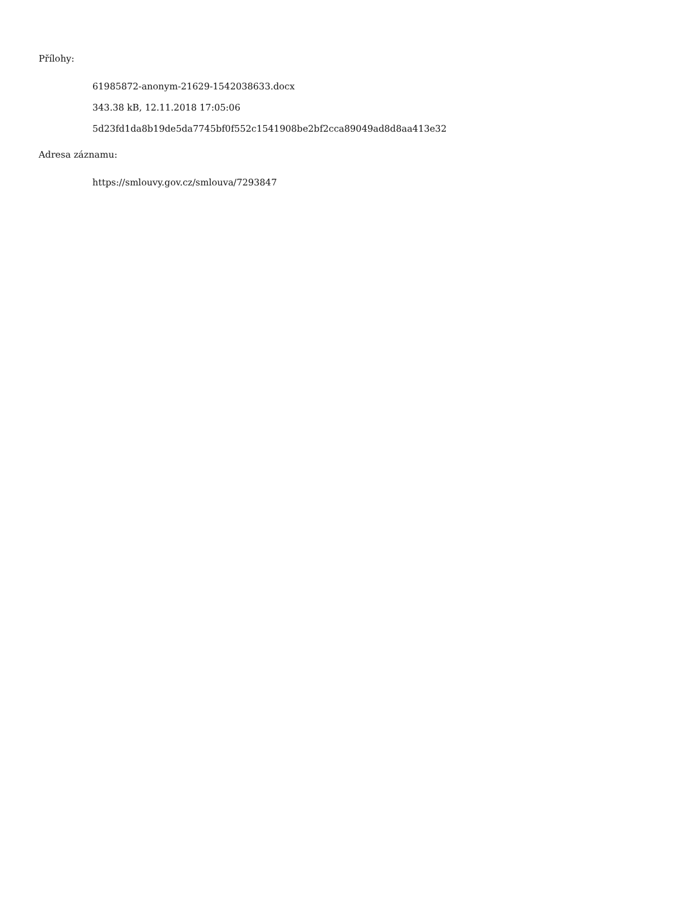Přílohy:
61985872-anonym-21629-1542038633.docx
343.38 kB, 12.11.2018 17:05:06
5d23fd1da8b19de5da7745bf0f552c1541908be2bf2cca89049ad8d8aa413e32
Adresa záznamu:
https://smlouvy.gov.cz/smlouva/7293847